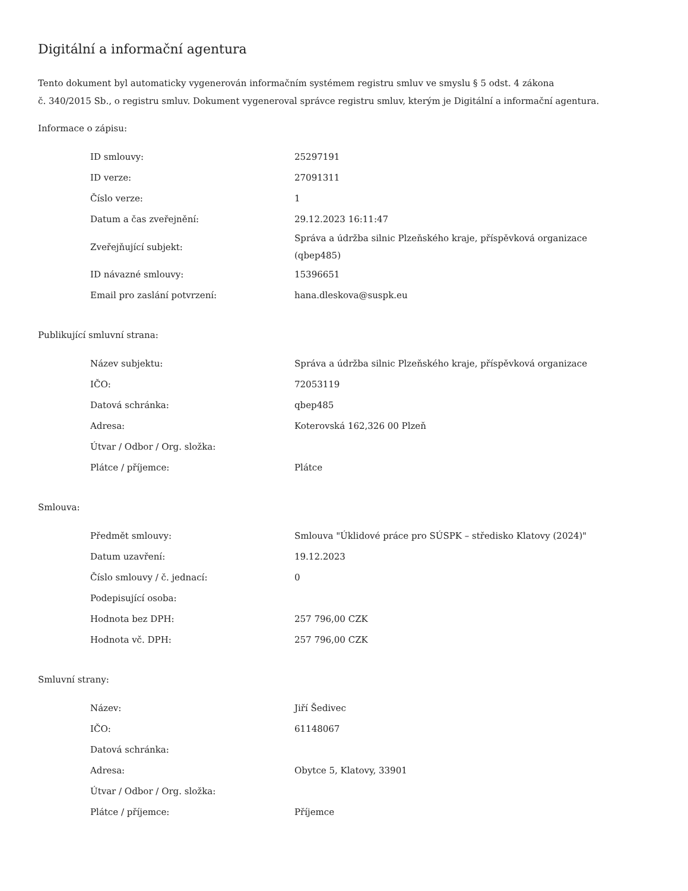Digitální a informační agentura
Tento dokument byl automaticky vygenerován informačním systémem registru smluv ve smyslu § 5 odst. 4 zákona
č. 340/2015 Sb., o registru smluv. Dokument vygeneroval správce registru smluv, kterým je Digitální a informační agentura.
Informace o zápisu:
| ID smlouvy: | 25297191 |
| ID verze: | 27091311 |
| Číslo verze: | 1 |
| Datum a čas zveřejnění: | 29.12.2023 16:11:47 |
| Zveřejňující subjekt: | Správa a údržba silnic Plzeňského kraje, příspěvková organizace (qbep485) |
| ID návazné smlouvy: | 15396651 |
| Email pro zaslání potvrzení: | hana.dleskova@suspk.eu |
Publikující smluvní strana:
| Název subjektu: | Správa a údržba silnic Plzeňského kraje, příspěvková organizace |
| IČO: | 72053119 |
| Datová schránka: | qbep485 |
| Adresa: | Koterovská 162,326 00 Plzeň |
| Útvar / Odbor / Org. složka: | |
| Plátce / příjemce: | Plátce |
Smlouva:
| Předmět smlouvy: | Smlouva "Úklidové práce pro SÚSPK – středisko Klatovy (2024)" |
| Datum uzavření: | 19.12.2023 |
| Číslo smlouvy / č. jednací: | 0 |
| Podepisující osoba: | |
| Hodnota bez DPH: | 257 796,00 CZK |
| Hodnota vč. DPH: | 257 796,00 CZK |
Smluvní strany:
| Název: | Jiří Šedivec |
| IČO: | 61148067 |
| Datová schránka: | |
| Adresa: | Obytce 5, Klatovy, 33901 |
| Útvar / Odbor / Org. složka: | |
| Plátce / příjemce: | Příjemce |